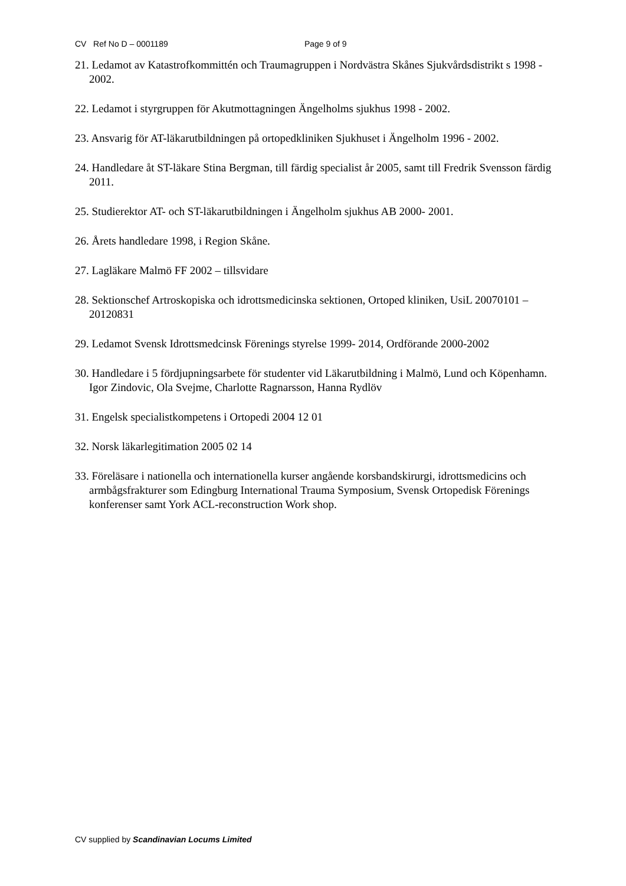CV Ref No D – 0001189 Page 9 of 9
21. Ledamot av Katastrofkommittén och Traumagruppen i Nordvästra Skånes Sjukvårdsdistrikt s 1998 - 2002.
22. Ledamot i styrgruppen för Akutmottagningen Ängelholms sjukhus 1998 - 2002.
23. Ansvarig för AT-läkarutbildningen på ortopedkliniken Sjukhuset i Ängelholm 1996 - 2002.
24. Handledare åt ST-läkare Stina Bergman, till färdig specialist år 2005, samt till Fredrik Svensson färdig 2011.
25. Studierektor AT- och ST-läkarutbildningen i Ängelholm sjukhus AB 2000- 2001.
26. Årets handledare 1998, i Region Skåne.
27. Lagläkare Malmö FF 2002 – tillsvidare
28. Sektionschef Artroskopiska och idrottsmedicinska sektionen, Ortoped kliniken, UsiL 20070101 – 20120831
29. Ledamot Svensk Idrottsmedcinsk Förenings styrelse 1999- 2014, Ordförande 2000-2002
30. Handledare i 5 fördjupningsarbete för studenter vid Läkarutbildning i Malmö, Lund och Köpenhamn. Igor Zindovic, Ola Svejme, Charlotte Ragnarsson, Hanna Rydlöv
31. Engelsk specialistkompetens i Ortopedi 2004 12 01
32. Norsk läkarlegitimation 2005 02 14
33. Föreläsare i nationella och internationella kurser angående korsbandskirurgi, idrottsmedicins och armbågsfrakturer som Edingburg International Trauma Symposium, Svensk Ortopedisk Förenings konferenser samt York ACL-reconstruction Work shop.
CV supplied by Scandinavian Locums Limited